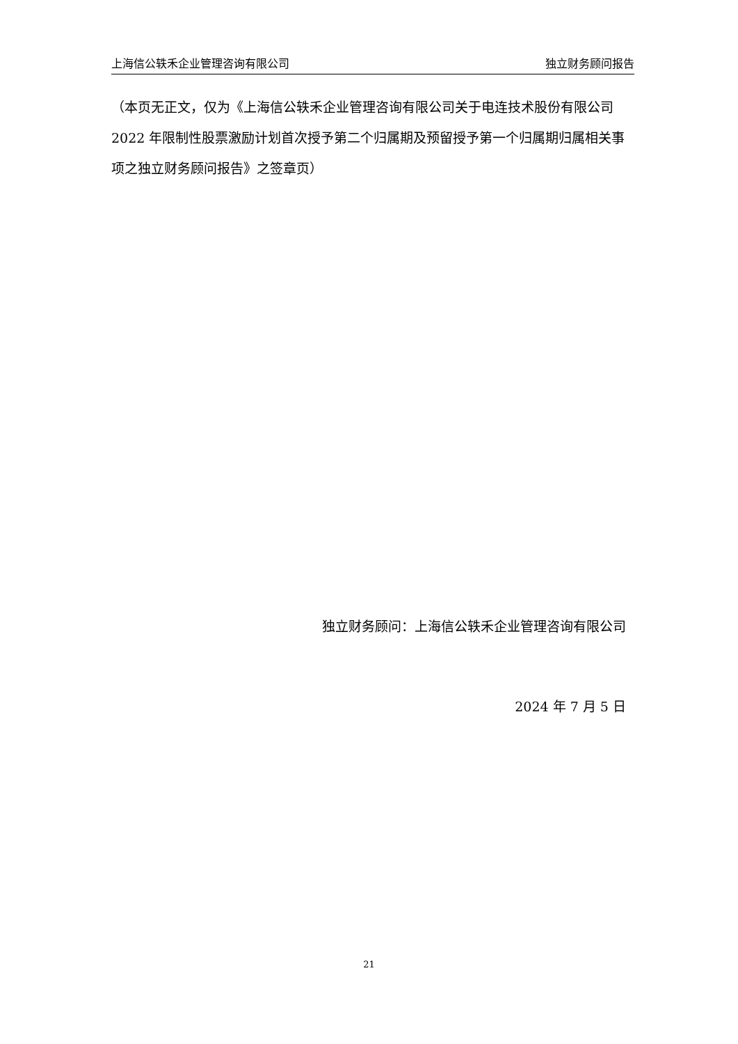上海信公轶禾企业管理咨询有限公司 独立财务顾问报告
（本页无正文，仅为《上海信公轶禾企业管理咨询有限公司关于电连技术股份有限公司 2022 年限制性股票激励计划首次授予第二个归属期及预留授予第一个归属期归属相关事项之独立财务顾问报告》之签章页）
独立财务顾问：上海信公轶禾企业管理咨询有限公司
2024 年 7 月 5 日
21